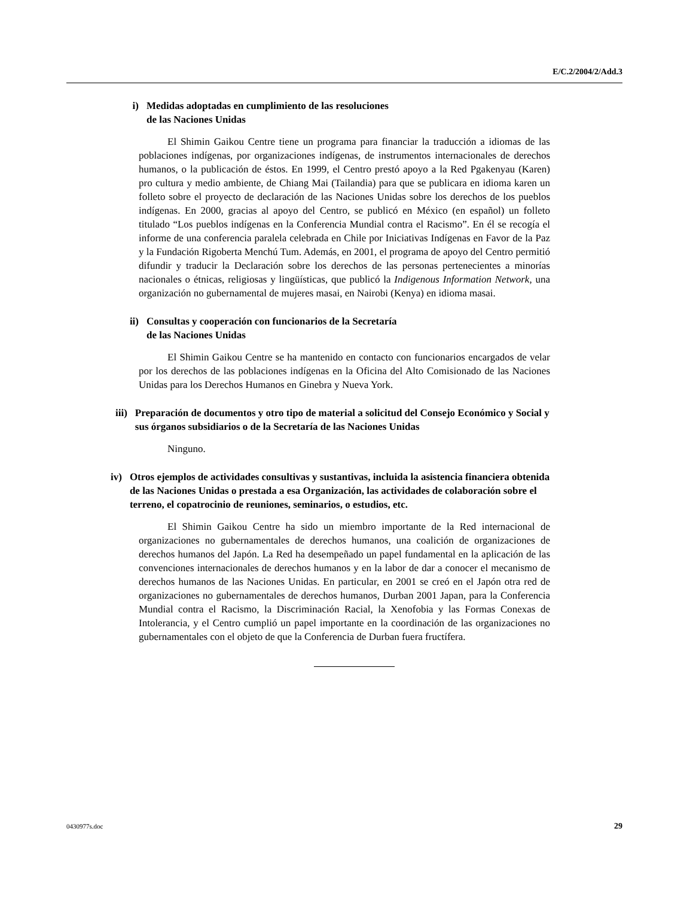E/C.2/2004/2/Add.3
i) Medidas adoptadas en cumplimiento de las resoluciones
de las Naciones Unidas
El Shimin Gaikou Centre tiene un programa para financiar la traducción a idiomas de las poblaciones indígenas, por organizaciones indígenas, de instrumentos internacionales de derechos humanos, o la publicación de éstos. En 1999, el Centro prestó apoyo a la Red Pgakenyau (Karen) pro cultura y medio ambiente, de Chiang Mai (Tailandia) para que se publicara en idioma karen un folleto sobre el proyecto de declaración de las Naciones Unidas sobre los derechos de los pueblos indígenas. En 2000, gracias al apoyo del Centro, se publicó en México (en español) un folleto titulado “Los pueblos indígenas en la Conferencia Mundial contra el Racismo”. En él se recogía el informe de una conferencia paralela celebrada en Chile por Iniciativas Indígenas en Favor de la Paz y la Fundación Rigoberta Menchú Tum. Además, en 2001, el programa de apoyo del Centro permitió difundir y traducir la Declaración sobre los derechos de las personas pertenecientes a minorías nacionales o étnicas, religiosas y lingüísticas, que publicó la Indigenous Information Network, una organización no gubernamental de mujeres masai, en Nairobi (Kenya) en idioma masai.
ii) Consultas y cooperación con funcionarios de la Secretaría
de las Naciones Unidas
El Shimin Gaikou Centre se ha mantenido en contacto con funcionarios encargados de velar por los derechos de las poblaciones indígenas en la Oficina del Alto Comisionado de las Naciones Unidas para los Derechos Humanos en Ginebra y Nueva York.
iii) Preparación de documentos y otro tipo de material a solicitud del Consejo Económico y Social y sus órganos subsidiarios o de la Secretaría de las Naciones Unidas
Ninguno.
iv) Otros ejemplos de actividades consultivas y sustantivas, incluida la asistencia financiera obtenida de las Naciones Unidas o prestada a esa Organización, las actividades de colaboración sobre el terreno, el copatrocinio de reuniones, seminarios, o estudios, etc.
El Shimin Gaikou Centre ha sido un miembro importante de la Red internacional de organizaciones no gubernamentales de derechos humanos, una coalición de organizaciones de derechos humanos del Japón. La Red ha desempeñado un papel fundamental en la aplicación de las convenciones internacionales de derechos humanos y en la labor de dar a conocer el mecanismo de derechos humanos de las Naciones Unidas. En particular, en 2001 se creó en el Japón otra red de organizaciones no gubernamentales de derechos humanos, Durban 2001 Japan, para la Conferencia Mundial contra el Racismo, la Discriminación Racial, la Xenofobia y las Formas Conexas de Intolerancia, y el Centro cumplió un papel importante en la coordinación de las organizaciones no gubernamentales con el objeto de que la Conferencia de Durban fuera fructífera.
0430977s.doc 29